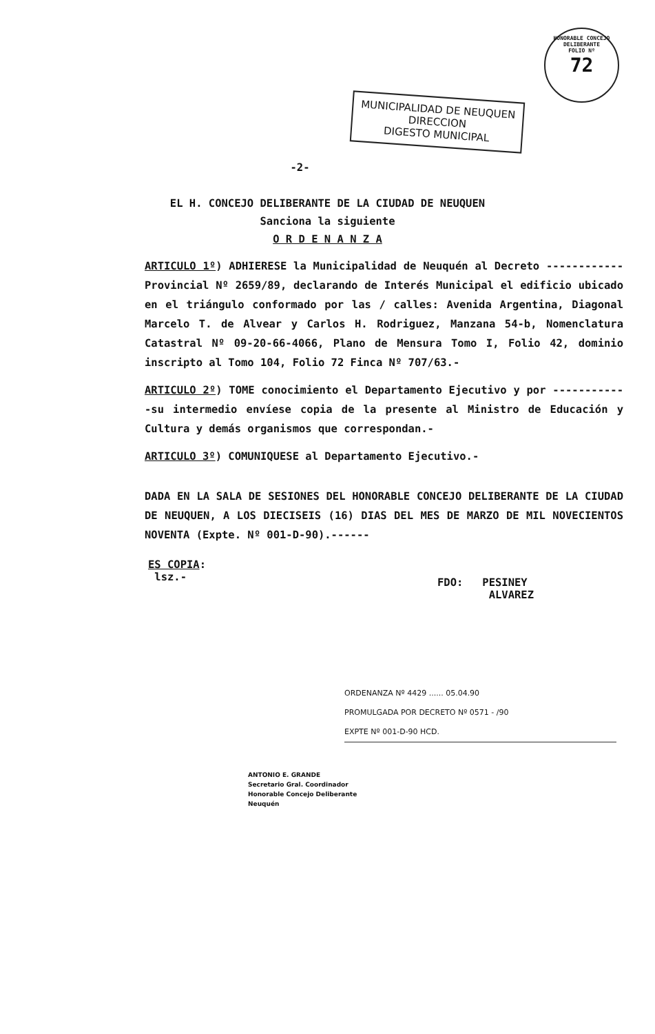HONORABLE CONCEJO DELIBERANTE
FOLIO Nº
72
MUNICIPALIDAD DE NEUQUEN
DIRECCION
DIGESTO MUNICIPAL
-2-
EL H. CONCEJO DELIBERANTE DE LA CIUDAD DE NEUQUEN
Sanciona la siguiente
O R D E N A N Z A
ARTICULO 1º) ADHIERESE la Municipalidad de Neuquén al Decreto ------------Provincial Nº 2659/89, declarando de Interés Municipal el edificio ubicado en el triángulo conformado por las / calles: Avenida Argentina, Diagonal Marcelo T. de Alvear y Carlos H. Rodriguez, Manzana 54-b, Nomenclatura Catastral Nº 09-20-66-4066, Plano de Mensura Tomo I, Folio 42, dominio inscripto al Tomo 104, Folio 72 Finca Nº 707/63.-
ARTICULO 2º) TOME conocimiento el Departamento Ejecutivo y por ------------su intermedio envíese copia de la presente al Ministro de Educación y Cultura y demás organismos que correspondan.-
ARTICULO 3º) COMUNIQUESE al Departamento Ejecutivo.-
DADA EN LA SALA DE SESIONES DEL HONORABLE CONCEJO DELIBERANTE DE LA CIUDAD DE NEUQUEN, A LOS DIECISEIS (16) DIAS DEL MES DE MARZO DE MIL NOVECIENTOS NOVENTA (Expte. Nº 001-D-90).------
ES COPIA:
lsz.-
FDO: PESINEY
ALVAREZ
ORDENANZA Nº 4429 ...... 05.04.90
PROMULGADA POR DECRETO Nº 0571 - /90
EXPTE Nº 001-D-90 HCD.
ANTONIO E. GRANDE
Secretario Gral. Coordinador
Honorable Concejo Deliberante
Neuquén